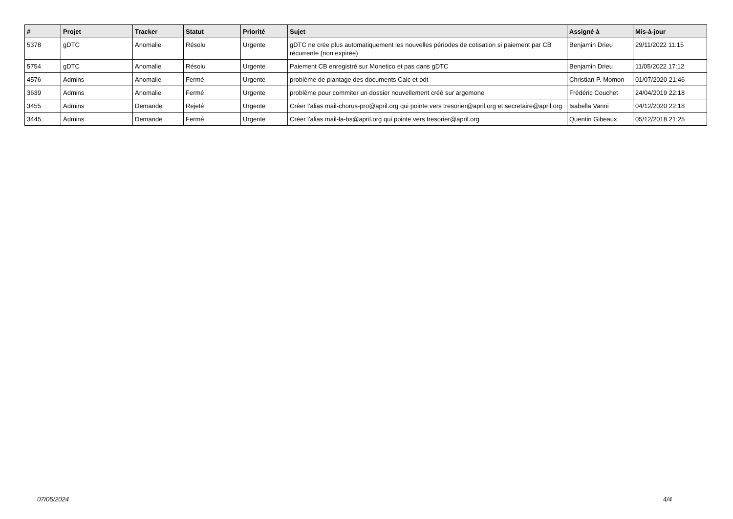| # | Projet | Tracker | Statut | Priorité | Sujet | Assigné à | Mis-à-jour |
| --- | --- | --- | --- | --- | --- | --- | --- |
| 5378 | gDTC | Anomalie | Résolu | Urgente | gDTC ne crée plus automatiquement les nouvelles périodes de cotisation si paiement par CB récurrente (non expirée) | Benjamin Drieu | 29/11/2022 11:15 |
| 5754 | gDTC | Anomalie | Résolu | Urgente | Paiement CB enregistré sur Monetico et pas dans gDTC | Benjamin Drieu | 11/05/2022 17:12 |
| 4576 | Admins | Anomalie | Fermé | Urgente | problème de plantage des documents Calc et odt | Christian P. Momon | 01/07/2020 21:46 |
| 3639 | Admins | Anomalie | Fermé | Urgente | problème pour commiter un dossier nouvellement créé sur argemone | Frédéric Couchet | 24/04/2019 22:18 |
| 3455 | Admins | Demande | Rejeté | Urgente | Créer l'alias mail-chorus-pro@april.org qui pointe vers tresorier@april.org et secretaire@april.org | Isabella Vanni | 04/12/2020 22:18 |
| 3445 | Admins | Demande | Fermé | Urgente | Créer l'alias mail-la-bs@april.org qui pointe vers tresorier@april.org | Quentin Gibeaux | 05/12/2018 21:25 |
07/05/2024 4/4